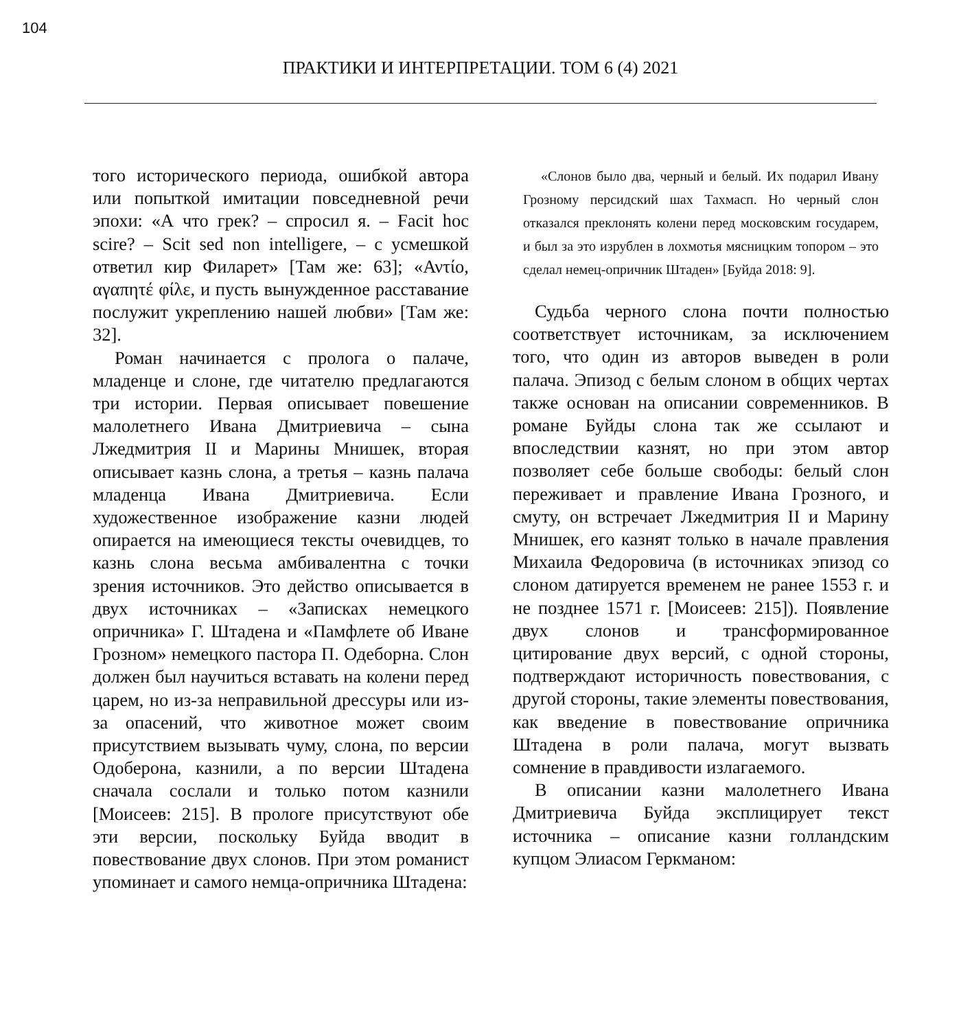104
ПРАКТИКИ И ИНТЕРПРЕТАЦИИ. ТОМ 6 (4) 2021
того исторического периода, ошибкой автора или попыткой имитации повседневной речи эпохи: «А что грек? – спросил я. – Facit hoc scire? – Scit sed non intelligere, – с усмешкой ответил кир Филарет» [Там же: 63]; «Αντίο, αγαπητέ φίλε, и пусть вынужденное расставание послужит укреплению нашей любви» [Там же: 32].
Роман начинается с пролога о палаче, младенце и слоне, где читателю предлагаются три истории. Первая описывает повешение малолетнего Ивана Дмитриевича – сына Лжедмитрия II и Марины Мнишек, вторая описывает казнь слона, а третья – казнь палача младенца Ивана Дмитриевича. Если художественное изображение казни людей опирается на имеющиеся тексты очевидцев, то казнь слона весьма амбивалентна с точки зрения источников. Это действо описывается в двух источниках – «Записках немецкого опричника» Г. Штадена и «Памфлете об Иване Грозном» немецкого пастора П. Одеборна. Слон должен был научиться вставать на колени перед царем, но из-за неправильной дрессуры или из-за опасений, что животное может своим присутствием вызывать чуму, слона, по версии Одоберона, казнили, а по версии Штадена сначала сослали и только потом казнили [Моисеев: 215]. В прологе присутствуют обе эти версии, поскольку Буйда вводит в повествование двух слонов. При этом романист упоминает и самого немца-опричника Штадена:
«Слонов было два, черный и белый. Их подарил Ивану Грозному персидский шах Тахмасп. Но черный слон отказался преклонять колени перед московским государем, и был за это изрублен в лохмотья мясницким топором – это сделал немец-опричник Штаден» [Буйда 2018: 9].
Судьба черного слона почти полностью соответствует источникам, за исключением того, что один из авторов выведен в роли палача. Эпизод с белым слоном в общих чертах также основан на описании современников. В романе Буйды слона так же ссылают и впоследствии казнят, но при этом автор позволяет себе больше свободы: белый слон переживает и правление Ивана Грозного, и смуту, он встречает Лжедмитрия II и Марину Мнишек, его казнят только в начале правления Михаила Федоровича (в источниках эпизод со слоном датируется временем не ранее 1553 г. и не позднее 1571 г. [Моисеев: 215]). Появление двух слонов и трансформированное цитирование двух версий, с одной стороны, подтверждают историчность повествования, с другой стороны, такие элементы повествования, как введение в повествование опричника Штадена в роли палача, могут вызвать сомнение в правдивости излагаемого.
В описании казни малолетнего Ивана Дмитриевича Буйда эксплицирует текст источника – описание казни голландским купцом Элиасом Геркманом: